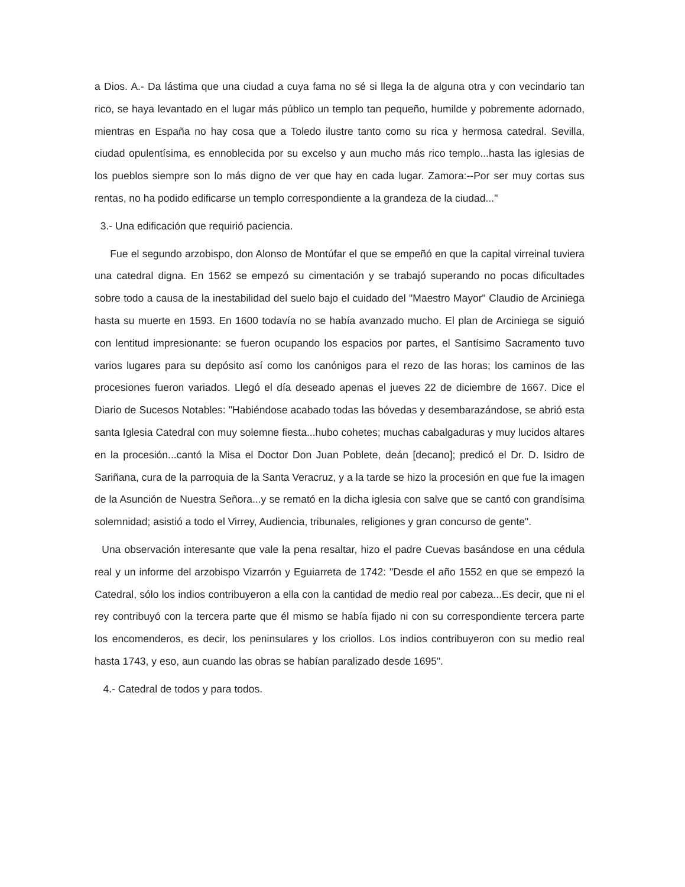a Dios. A.- Da lástima que una ciudad a cuya fama no sé si llega la de alguna otra y con vecindario tan rico, se haya levantado en el lugar más público un templo tan pequeño, humilde y pobremente adornado, mientras en España no hay cosa que a Toledo ilustre tanto como su rica y hermosa catedral. Sevilla, ciudad opulentísima, es ennoblecida por su excelso y aun mucho más rico templo...hasta las iglesias de los pueblos siempre son lo más digno de ver que hay en cada lugar. Zamora:--Por ser muy cortas sus rentas, no ha podido edificarse un templo correspondiente a la grandeza de la ciudad..."
3.- Una edificación que requirió paciencia.
Fue el segundo arzobispo, don Alonso de Montúfar el que se empeñó en que la capital virreinal tuviera una catedral digna. En 1562 se empezó su cimentación y se trabajó superando no pocas dificultades sobre todo a causa de la inestabilidad del suelo bajo el cuidado del "Maestro Mayor" Claudio de Arciniega hasta su muerte en 1593. En 1600 todavía no se había avanzado mucho. El plan de Arciniega se siguió con lentitud impresionante: se fueron ocupando los espacios por partes, el Santísimo Sacramento tuvo varios lugares para su depósito así como los canónigos para el rezo de las horas; los caminos de las procesiones fueron variados. Llegó el día deseado apenas el jueves 22 de diciembre de 1667. Dice el Diario de Sucesos Notables: "Habiéndose acabado todas las bóvedas y desembarazándose, se abrió esta santa Iglesia Catedral con muy solemne fiesta...hubo cohetes; muchas cabalgaduras y muy lucidos altares en la procesión...cantó la Misa el Doctor Don Juan Poblete, deán [decano]; predicó el Dr. D. Isidro de Sariñana, cura de la parroquia de la Santa Veracruz, y a la tarde se hizo la procesión en que fue la imagen de la Asunción de Nuestra Señora...y se remató en la dicha iglesia con salve que se cantó con grandísima solemnidad; asistió a todo el Virrey, Audiencia, tribunales, religiones y gran concurso de gente".
Una observación interesante que vale la pena resaltar, hizo el padre Cuevas basándose en una cédula real y un informe del arzobispo Vizarrón y Eguiarreta de 1742: "Desde el año 1552 en que se empezó la Catedral, sólo los indios contribuyeron a ella con la cantidad de medio real por cabeza...Es decir, que ni el rey contribuyó con la tercera parte que él mismo se había fijado ni con su correspondiente tercera parte los encomenderos, es decir, los peninsulares y los criollos. Los indios contribuyeron con su medio real hasta 1743, y eso, aun cuando las obras se habían paralizado desde 1695".
4.- Catedral de todos y para todos.